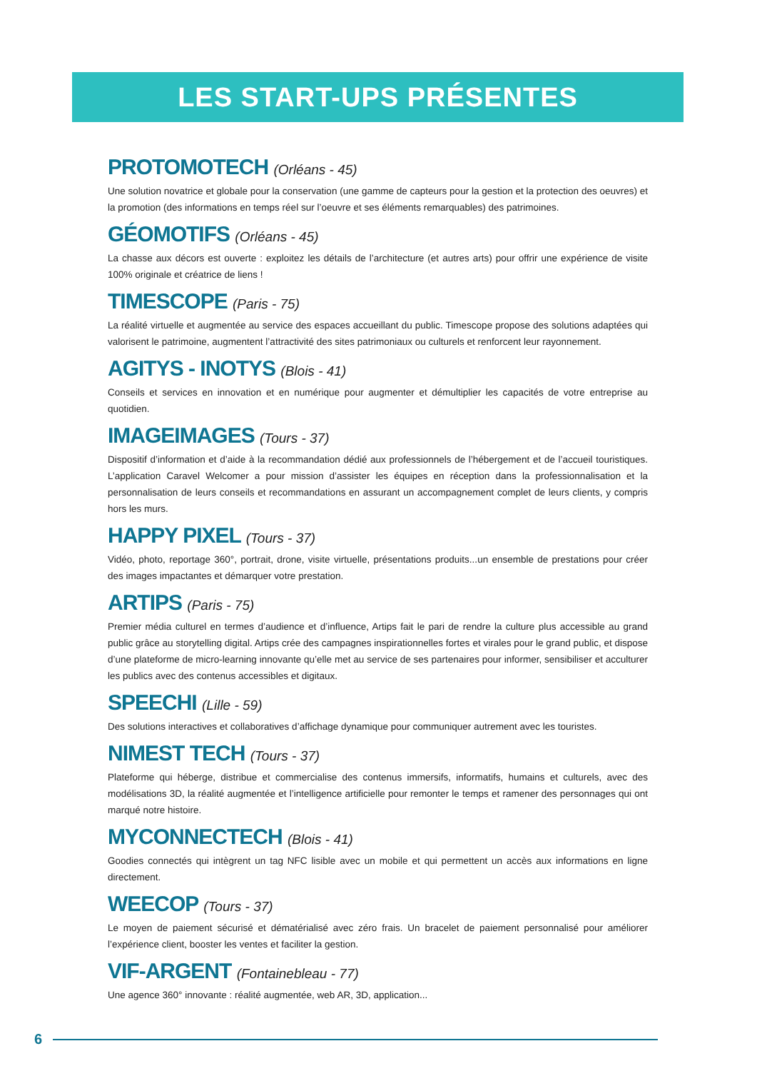LES START-UPS PRÉSENTES
PROTOMOTECH (Orléans - 45)
Une solution novatrice et globale pour la conservation (une gamme de capteurs pour la gestion et la protection des oeuvres) et la promotion (des informations en temps réel sur l’oeuvre et ses éléments remarquables) des patrimoines.
GÉOMOTIFS (Orléans - 45)
La chasse aux décors est ouverte : exploitez les détails de l’architecture (et autres arts) pour offrir une expérience de visite 100% originale et créatrice de liens !
TIMESCOPE (Paris - 75)
La réalité virtuelle et augmentée au service des espaces accueillant du public. Timescope propose des solutions adaptées qui valorisent le patrimoine, augmentent l’attractivité des sites patrimoniaux ou culturels et renforcent leur rayonnement.
AGITYS - INOTYS (Blois - 41)
Conseils et services en innovation et en numérique pour augmenter et démultiplier les capacités de votre entreprise au quotidien.
IMAGEIMAGES (Tours - 37)
Dispositif d’information et d’aide à la recommandation dédié aux professionnels de l’hébergement et de l’accueil touristiques. L’application Caravel Welcomer a pour mission d’assister les équipes en réception dans la professionnalisation et la personnalisation de leurs conseils et recommandations en assurant un accompagnement complet de leurs clients, y compris hors les murs.
HAPPY PIXEL (Tours - 37)
Vidéo, photo, reportage 360°, portrait, drone, visite virtuelle, présentations produits...un ensemble de prestations pour créer des images impactantes et démarquer votre prestation.
ARTIPS (Paris - 75)
Premier média culturel en termes d’audience et d’influence, Artips fait le pari de rendre la culture plus accessible au grand public grâce au storytelling digital. Artips crée des campagnes inspirationnelles fortes et virales pour le grand public, et dispose d’une plateforme de micro-learning innovante qu’elle met au service de ses partenaires pour informer, sensibiliser et acculturer les publics avec des contenus accessibles et digitaux.
SPEECHI (Lille - 59)
Des solutions interactives et collaboratives d’affichage dynamique pour communiquer autrement avec les touristes.
NIMEST TECH (Tours - 37)
Plateforme qui héberge, distribue et commercialise des contenus immersifs, informatifs, humains et culturels, avec des modélisations 3D, la réalité augmentée et l’intelligence artificielle pour remonter le temps et ramener des personnages qui ont marqué notre histoire.
MYCONNECTECH (Blois - 41)
Goodies connectés qui intègrent un tag NFC lisible avec un mobile et qui permettent un accès aux informations en ligne directement.
WEECOP (Tours - 37)
Le moyen de paiement sécurisé et dématérialisé avec zéro frais. Un bracelet de paiement personnalisé pour améliorer l’expérience client, booster les ventes et faciliter la gestion.
VIF-ARGENT (Fontainebleau - 77)
Une agence 360° innovante : réalité augmentée, web AR, 3D, application...
6